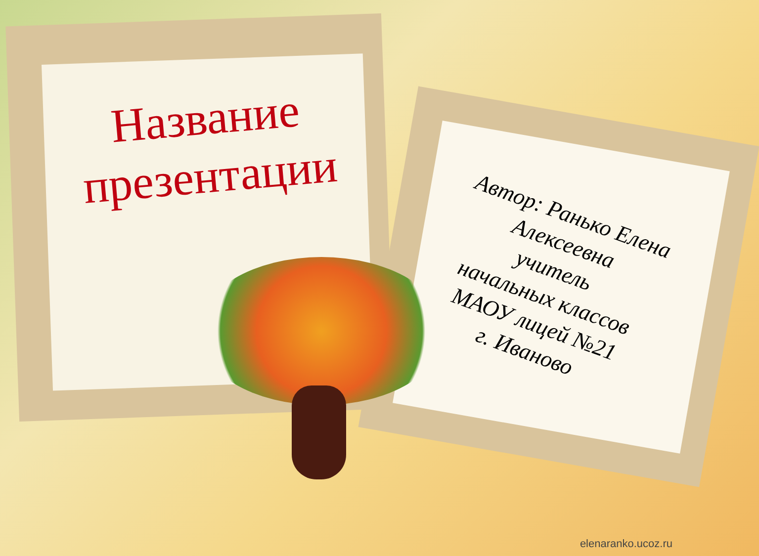Название презентации
Автор: Ранько Елена Алексеевна
учитель
начальных классов
МАОУ лицей №21
г. Иваново
elenaranko.ucoz.ru